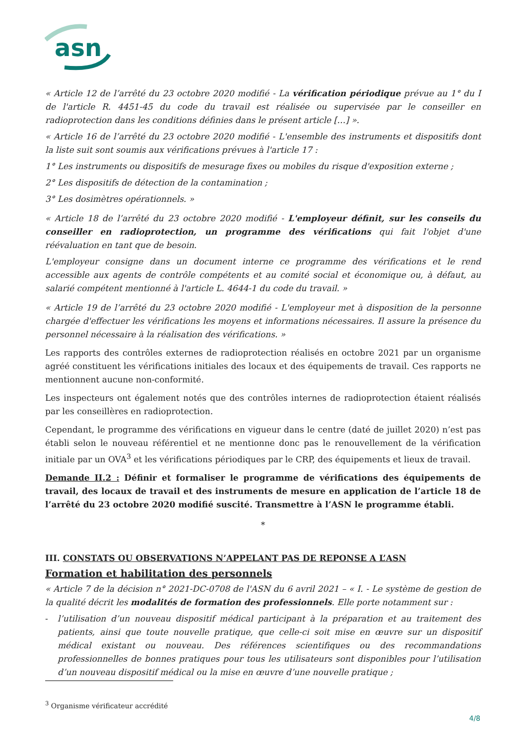asn
« Article 12 de l’arrêté du 23 octobre 2020 modifié - La vérification périodique prévue au 1° du I de l'article R. 4451-45 du code du travail est réalisée ou supervisée par le conseiller en radioprotection dans les conditions définies dans le présent article […] ».
« Article 16 de l’arrêté du 23 octobre 2020 modifié - L'ensemble des instruments et dispositifs dont la liste suit sont soumis aux vérifications prévues à l'article 17 :
1° Les instruments ou dispositifs de mesurage fixes ou mobiles du risque d'exposition externe ;
2° Les dispositifs de détection de la contamination ;
3° Les dosimètres opérationnels. »
« Article 18 de l’arrêté du 23 octobre 2020 modifié - L'employeur définit, sur les conseils du conseiller en radioprotection, un programme des vérifications qui fait l'objet d'une réévaluation en tant que de besoin.
L'employeur consigne dans un document interne ce programme des vérifications et le rend accessible aux agents de contrôle compétents et au comité social et économique ou, à défaut, au salarié compétent mentionné à l'article L. 4644-1 du code du travail. »
« Article 19 de l’arrêté du 23 octobre 2020 modifié - L'employeur met à disposition de la personne chargée d'effectuer les vérifications les moyens et informations nécessaires. Il assure la présence du personnel nécessaire à la réalisation des vérifications. »
Les rapports des contrôles externes de radioprotection réalisés en octobre 2021 par un organisme agréé constituent les vérifications initiales des locaux et des équipements de travail. Ces rapports ne mentionnent aucune non-conformité.
Les inspecteurs ont également notés que des contrôles internes de radioprotection étaient réalisés par les conseillères en radioprotection.
Cependant, le programme des vérifications en vigueur dans le centre (daté de juillet 2020) n’est pas établi selon le nouveau référentiel et ne mentionne donc pas le renouvellement de la vérification initiale par un OVA<sup>3</sup> et les vérifications périodiques par le CRP, des équipements et lieux de travail.
Demande II.2 : Définir et formaliser le programme de vérifications des équipements de travail, des locaux de travail et des instruments de mesure en application de l’article 18 de l’arrêté du 23 octobre 2020 modifié suscité. Transmettre à l’ASN le programme établi.
*
III. CONSTATS OU OBSERVATIONS N’APPELANT PAS DE REPONSE A L’ASN
Formation et habilitation des personnels
« Article 7 de la décision n° 2021-DC-0708 de l'ASN du 6 avril 2021 – « I. - Le système de gestion de la qualité décrit les modalités de formation des professionnels. Elle porte notamment sur :
- l’utilisation d’un nouveau dispositif médical participant à la préparation et au traitement des patients, ainsi que toute nouvelle pratique, que celle-ci soit mise en œuvre sur un dispositif médical existant ou nouveau. Des références scientifiques ou des recommandations professionnelles de bonnes pratiques pour tous les utilisateurs sont disponibles pour l’utilisation d’un nouveau dispositif médical ou la mise en œuvre d’une nouvelle pratique ;
<sup>3</sup> Organisme vérificateur accrédité
4/8